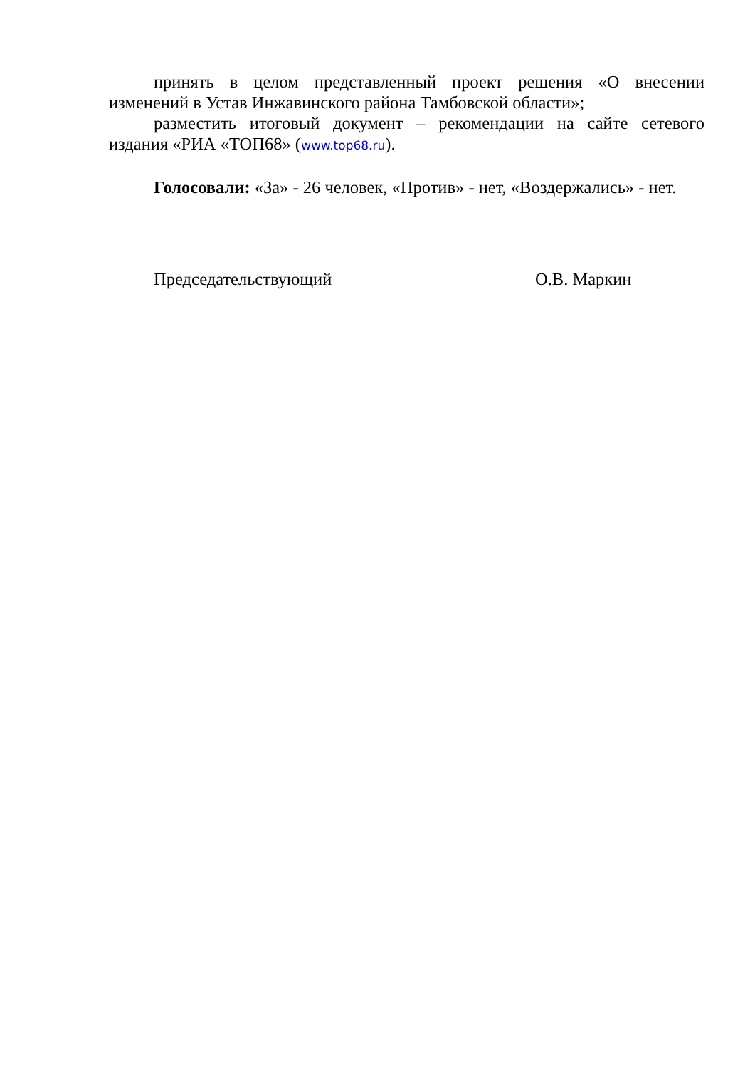принять в целом представленный проект решения «О внесении изменений в Устав Инжавинского района Тамбовской области»;
разместить итоговый документ – рекомендации на сайте сетевого издания «РИА «ТОП68» (www.top68.ru).
Голосовали: «За» - 26 человек, «Против» - нет, «Воздержались» - нет.
Председательствующий О.В. Маркин